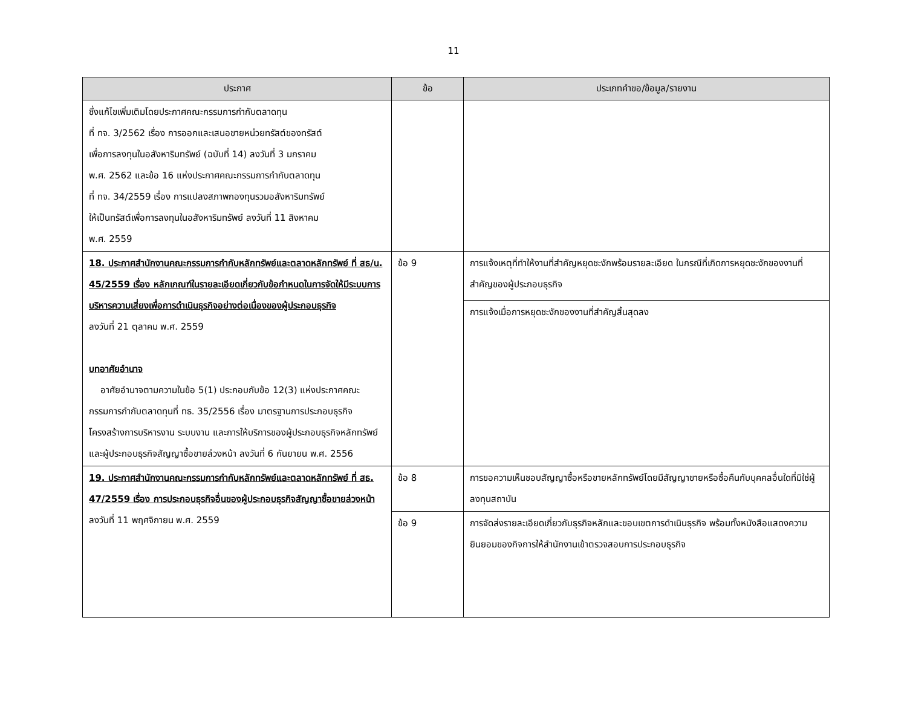11
| ประกาศ | ข้อ | ประเภทคำขอ/ข้อมูล/รายงาน |
| --- | --- | --- |
| ซึ่งแก้ไขเพิ่มเติมโดยประกาศคณะกรรมการกำกับตลาดทุน ที่ ทจ. 3/2562 เรื่อง การออกและเสนอขายหน่วยทรัสต์ของทรัสต์ เพื่อการลงทุนในอสังหาริมทรัพย์ (ฉบับที่ 14) ลงวันที่ 3 มกราคม พ.ศ. 2562 และข้อ 16 แห่งประกาศคณะกรรมการกำกับตลาดทุน ที่ ทจ. 34/2559 เรื่อง การแปลงสภาพกองทุนรวมอสังหาริมทรัพย์ ให้เป็นทรัสต์เพื่อการลงทุนในอสังหาริมทรัพย์ ลงวันที่ 11 สิงหาคม พ.ศ. 2559 | | |
| 18. ประกาศสำนักงานคณะกรรมการกำกับหลักทรัพย์และตลาดหลักทรัพย์ ที่ สธ/น. 45/2559 เรื่อง หลักเกณฑ์ในรายละเอียดเกี่ยวกับข้อกำหนดในการจัดให้มีระบบการบริหารความเสี่ยงเพื่อการดำเนินธุรกิจอย่างต่อเนื่องของผู้ประกอบธุรกิจ ลงวันที่ 21 ตุลาคม พ.ศ. 2559 บทอาศัยอำนาจ อาศัยอำนาจตามความในข้อ 5(1) ประกอบกับข้อ 12(3) แห่งประกาศคณะกรรมการกำกับตลาดทุนที่ ทธ. 35/2556 เรื่อง มาตรฐานการประกอบธุรกิจ โครงสร้างการบริหารงาน ระบบงาน และการให้บริการของผู้ประกอบธุรกิจหลักทรัพย์ และผู้ประกอบธุรกิจสัญญาซื้อขายล่วงหน้า ลงวันที่ 6 กันยายน พ.ศ. 2556 | ข้อ 9 | การแจ้งเหตุที่ทำให้งานที่สำคัญหยุดชะงักพร้อมรายละเอียด ในกรณีที่เกิดการหยุดชะงักของงานที่สำคัญของผู้ประกอบธุรกิจ |
| | | การแจ้งเมื่อการหยุดชะงักของงานที่สำคัญสิ้นสุดลง |
| 19. ประกาศสำนักงานคณะกรรมการกำกับหลักทรัพย์และตลาดหลักทรัพย์ ที่ สธ. 47/2559 เรื่อง การประกอบธุรกิจอื่นของผู้ประกอบธุรกิจสัญญาซื้อขายล่วงหน้า ลงวันที่ 11 พฤศจิกายน พ.ศ. 2559 | ข้อ 8 | การขอความเห็นชอบสัญญาซื้อหรือขายหลักทรัพย์โดยมีสัญญาขายหรือซื้อคืนกับบุคคลอื่นใดที่มิใช่ผู้ลงทุนสถาบัน |
| | ข้อ 9 | การจัดส่งรายละเอียดเกี่ยวกับธุรกิจหลักและขอบเขตการดำเนินธุรกิจ พร้อมทั้งหนังสือแสดงความยินยอมของกิจการให้สำนักงานเข้าตรวจสอบการประกอบธุรกิจ |